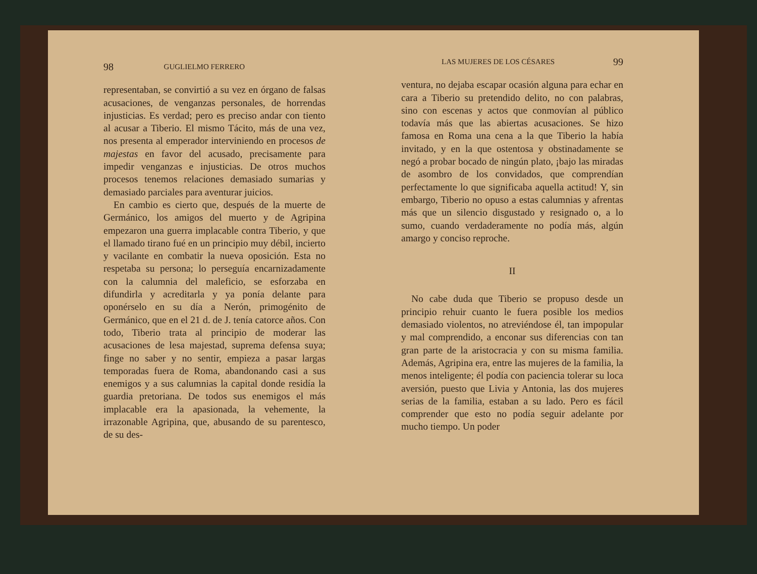98 GUGLIELMO FERRERO
representaban, se convirtió a su vez en órgano de falsas acusaciones, de venganzas personales, de horrendas injusticias. Es verdad; pero es preciso andar con tiento al acusar a Tiberio. El mismo Tácito, más de una vez, nos presenta al emperador interviniendo en procesos de majestas en favor del acusado, precisamente para impedir venganzas e injusticias. De otros muchos procesos tenemos relaciones demasiado sumarias y demasiado parciales para aventurar juicios.
En cambio es cierto que, después de la muerte de Germánico, los amigos del muerto y de Agripina empezaron una guerra implacable contra Tiberio, y que el llamado tirano fué en un principio muy débil, incierto y vacilante en combatir la nueva oposición. Esta no respetaba su persona; lo perseguía encarnizadamente con la calumnia del maleficio, se esforzaba en difundirla y acreditarla y ya ponía delante para oponérselo en su día a Nerón, primogénito de Germánico, que en el 21 d. de J. tenía catorce años. Con todo, Tiberio trata al principio de moderar las acusaciones de lesa majestad, suprema defensa suya; finge no saber y no sentir, empieza a pasar largas temporadas fuera de Roma, abandonando casi a sus enemigos y a sus calumnias la capital donde residía la guardia pretoriana. De todos sus enemigos el más implacable era la apasionada, la vehemente, la irrazonable Agripina, que, abusando de su parentesco, de su des-
LAS MUJERES DE LOS CÉSARES 99
ventura, no dejaba escapar ocasión alguna para echar en cara a Tiberio su pretendido delito, no con palabras, sino con escenas y actos que conmovían al público todavía más que las abiertas acusaciones. Se hizo famosa en Roma una cena a la que Tiberio la había invitado, y en la que ostentosa y obstinadamente se negó a probar bocado de ningún plato, ¡bajo las miradas de asombro de los convidados, que comprendían perfectamente lo que significaba aquella actitud! Y, sin embargo, Tiberio no opuso a estas calumnias y afrentas más que un silencio disgustado y resignado o, a lo sumo, cuando verdaderamente no podía más, algún amargo y conciso reproche.
II
No cabe duda que Tiberio se propuso desde un principio rehuir cuanto le fuera posible los medios demasiado violentos, no atreviéndose él, tan impopular y mal comprendido, a enconar sus diferencias con tan gran parte de la aristocracia y con su misma familia. Además, Agripina era, entre las mujeres de la familia, la menos inteligente; él podía con paciencia tolerar su loca aversión, puesto que Livia y Antonia, las dos mujeres serias de la familia, estaban a su lado. Pero es fácil comprender que esto no podía seguir adelante por mucho tiempo. Un poder